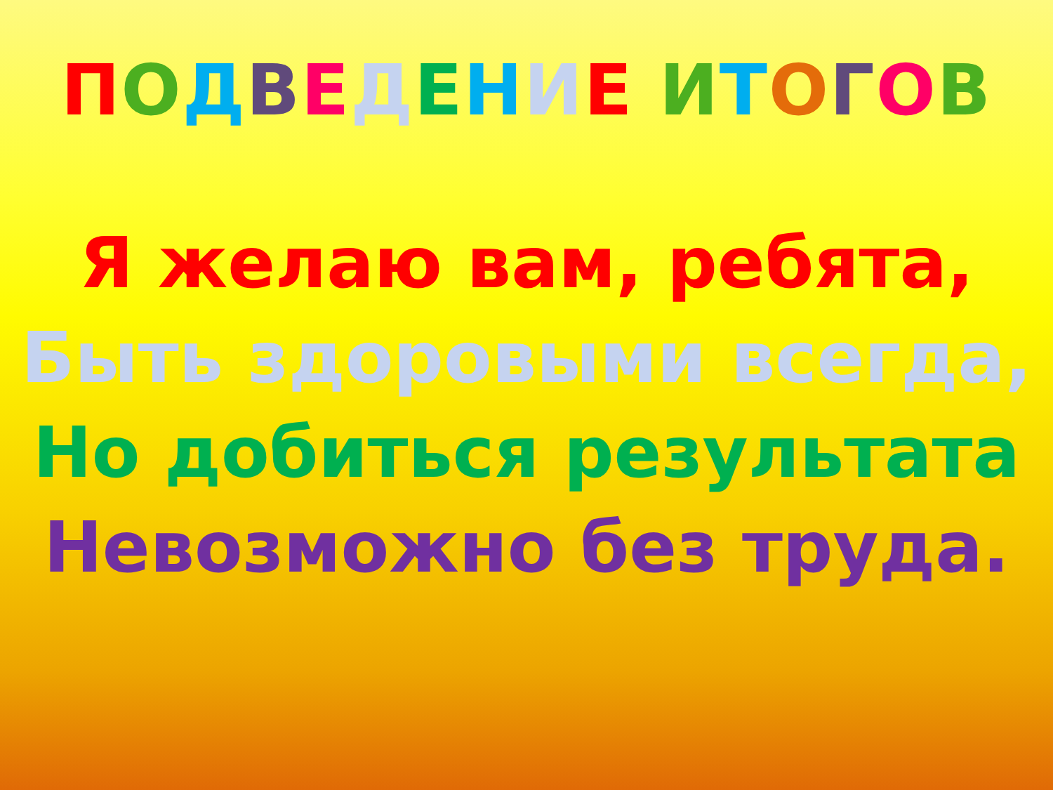ПОДВЕДЕНИЕ ИТОГОВ
Я желаю вам, ребята,
Быть здоровыми всегда,
Но добиться результата
Невозможно без труда.